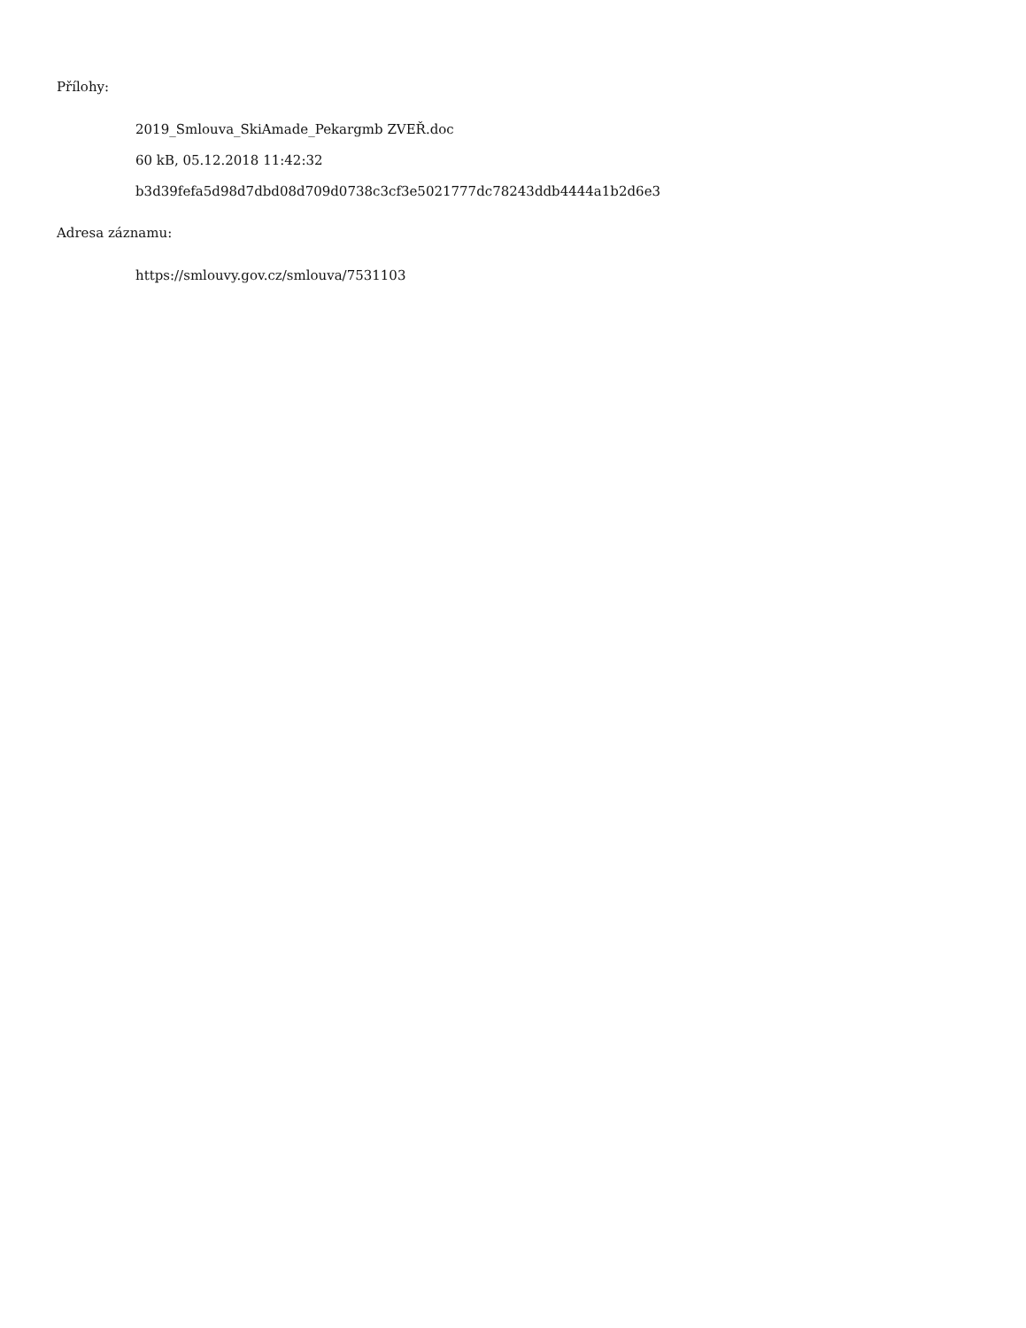Přílohy:
2019_Smlouva_SkiAmade_Pekargmb ZVEŘ.doc
60 kB, 05.12.2018 11:42:32
b3d39fefa5d98d7dbd08d709d0738c3cf3e5021777dc78243ddb4444a1b2d6e3
Adresa záznamu:
https://smlouvy.gov.cz/smlouva/7531103